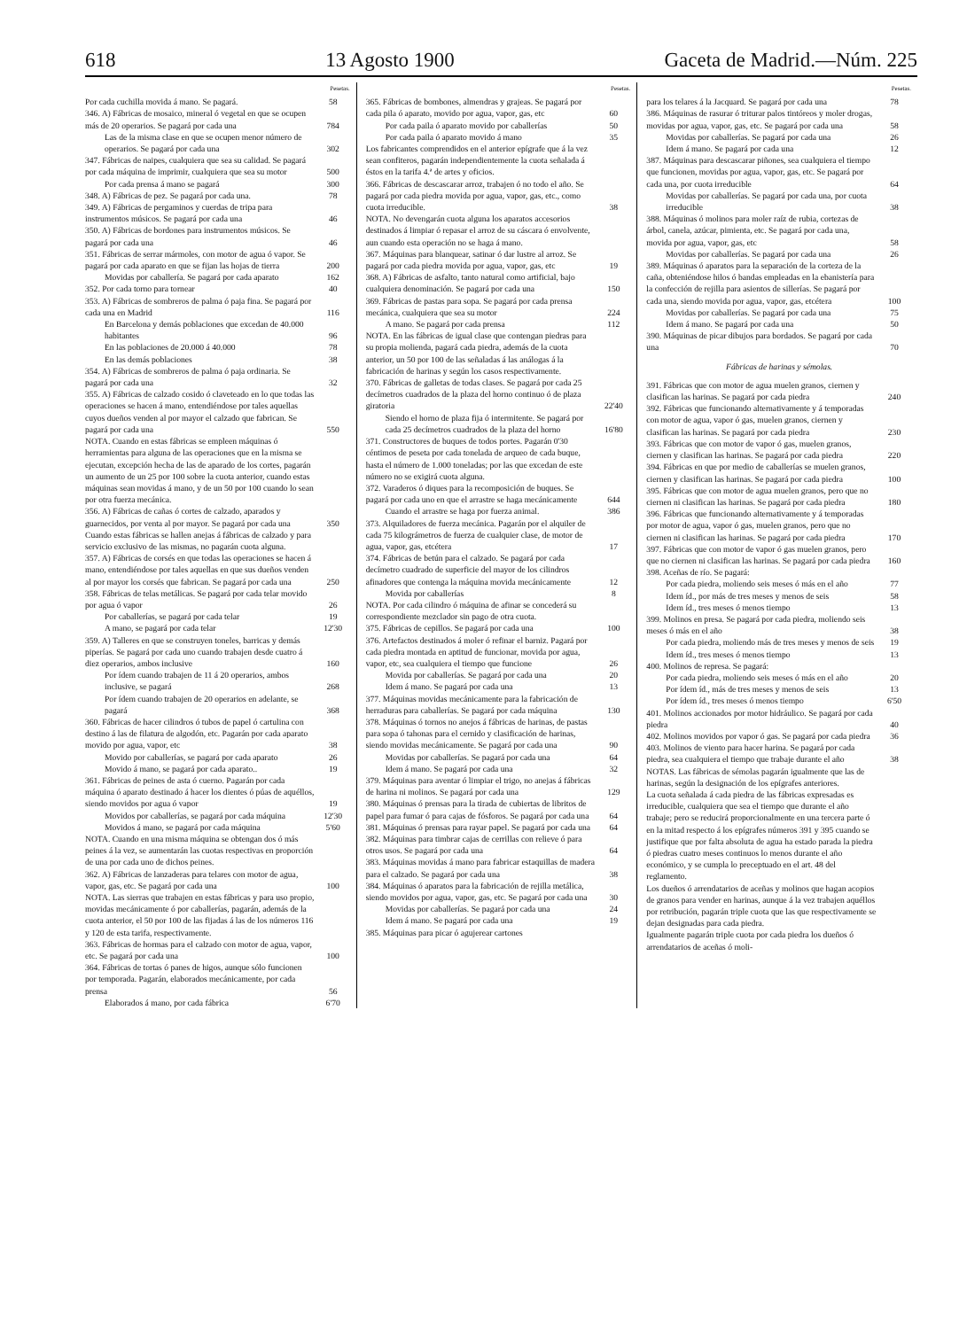618 13 Agosto 1900 Gaceta de Madrid.—Núm. 225
| | Pesetas. |
| Por cada cuchilla movida á mano. Se pagará. | 58 |
| 346. A) Fábricas de mosaico, mineral ó vegetal en que se ocupen más de 20 operarios. Se pagará por cada una | 784 |
| Las de la misma clase en que se ocupen menor número de operarios. Se pagará por cada una | 302 |
| 347. Fábricas de naipes, cualquiera que sea su calidad. Se pagará por cada máquina de imprimir, cualquiera que sea su motor | 500 |
| Por cada prensa á mano se pagará | 300 |
| 348. A) Fábricas de pez. Se pagará por cada una. | 78 |
| 349. A) Fábricas de pergaminos y cuerdas de tripa para instrumentos músicos. Se pagará por cada una | 46 |
| 350. A) Fábricas de bordones para instrumentos músicos. Se pagará por cada una | 46 |
| 351. Fábricas de serrar mármoles, con motor de agua ó vapor. Se pagará por cada aparato en que se fijan las hojas de tierra | 200 |
| Movidas por caballería. Se pagará por cada aparato | 162 |
| 352. Por cada torno para tornear | 40 |
| 353. A) Fábricas de sombreros de palma ó paja fina. Se pagará por cada una en Madrid | 116 |
| En Barcelona y demás poblaciones que excedan de 40.000 habitantes | 96 |
| En las poblaciones de 20.000 á 40.000 | 78 |
| En las demás poblaciones | 38 |
| 354. A) Fábricas de sombreros de palma ó paja ordinaria. Se pagará por cada una | 32 |
| 355. A) Fábricas de calzado cosido ó claveteado en lo que todas las operaciones se hacen á mano, entendiéndose por tales aquellas cuyos dueños venden al por mayor el calzado que fabrican. Se pagará por cada una | 550 |
| NOTA. Cuando en estas fábricas se empleen máquinas ó herramientas para alguna de las operaciones que en la misma se ejecutan, excepción hecha de las de aparado de los cortes, pagarán un aumento de un 25 por 100 sobre la cuota anterior, cuando estas máquinas sean movidas á mano, y de un 50 por 100 cuando lo sean por otra fuerza mecánica. | |
| 356. A) Fábricas de cañas ó cortes de calzado, aparados y guarnecidos, por venta al por mayor. Se pagará por cada una | 350 |
| Cuando estas fábricas se hallen anejas á fábricas de calzado y para servicio exclusivo de las mismas, no pagarán cuota alguna. | |
| 357. A) Fábricas de corsés en que todas las operaciones se hacen á mano, entendiéndose por tales aquellas en que sus dueños venden al por mayor los corsés que fabrican. Se pagará por cada una | 250 |
| 358. Fábricas de telas metálicas. Se pagará por cada telar movido por agua ó vapor | 26 |
| Por caballerías, se pagará por cada telar | 19 |
| A mano, se pagará por cada telar | 12'30 |
| 359. A) Talleres en que se construyen toneles, barricas y demás piperías. Se pagará por cada uno cuando trabajen desde cuatro á diez operarios, ambos inclusive | 160 |
| Por ídem cuando trabajen de 11 á 20 operarios, ambos inclusive, se pagará | 268 |
| Por ídem cuando trabajen de 20 operarios en adelante, se pagará | 368 |
| 360. Fábricas de hacer cilindros ó tubos de papel ó cartulina con destino á las de filatura de algodón, etc. Pagarán por cada aparato movido por agua, vapor, etc | 38 |
| Movido por caballerías, se pagará por cada aparato | 26 |
| Movido á mano, se pagará por cada aparato.. | 19 |
| 361. Fábricas de peines de asta ó cuerno. Pagarán por cada máquina ó aparato destinado á hacer los dientes ó púas de aquéllos, siendo movidos por agua ó vapor | 19 |
| Movidos por caballerías, se pagará por cada máquina | 12'30 |
| Movidos á mano, se pagará por cada máquina | 5'60 |
| NOTA. Cuando en una misma máquina se obtengan dos ó más peines á la vez, se aumentarán las cuotas respectivas en proporción de una por cada uno de dichos peines. | |
| 362. A) Fábricas de lanzaderas para telares con motor de agua, vapor, gas, etc. Se pagará por cada una | 100 |
| NOTA. Las sierras que trabajen en estas fábricas y para uso propio, movidas mecánicamente ó por caballerías, pagarán, además de la cuota anterior, el 50 por 100 de las fijadas á las de los números 116 y 120 de esta tarifa, respectivamente. | |
| 363. Fábricas de hormas para el calzado con motor de agua, vapor, etc. Se pagará por cada una | 100 |
| 364. Fábricas de tortas ó panes de higos, aunque sólo funcionen por temporada. Pagarán, elaborados mecánicamente, por cada prensa | 56 |
| Elaborados á mano, por cada fábrica | 6'70 |
| | Pesetas. |
| 365. Fábricas de bombones, almendras y grajeas. Se pagará por cada pila ó aparato, movido por agua, vapor, gas, etc | 60 |
| Por cada paila ó aparato movido por caballerías | 50 |
| Por cada paila ó aparato movido á mano | 35 |
| Los fabricantes comprendidos en el anterior epígrafe que á la vez sean confiteros, pagarán independientemente la cuota señalada á éstos en la tarifa 4.ª de artes y oficios. | |
| 366. Fábricas de descascarar arroz, trabajen ó no todo el año. Se pagará por cada piedra movida por agua, vapor, gas, etc., como cuota irreducible. | 38 |
| NOTA. No devengarán cuota alguna los aparatos accesorios destinados á limpiar ó repasar el arroz de su cáscara ó envolvente, aun cuando esta operación no se haga á mano. | |
| 367. Máquinas para blanquear, satinar ó dar lustre al arroz. Se pagará por cada piedra movida por agua, vapor, gas, etc | 19 |
| 368. A) Fábricas de asfalto, tanto natural como artificial, bajo cualquiera denominación. Se pagará por cada una | 150 |
| 369. Fábricas de pastas para sopa. Se pagará por cada prensa mecánica, cualquiera que sea su motor | 224 |
| A mano. Se pagará por cada prensa | 112 |
| NOTA. En las fábricas de igual clase que contengan piedras para su propia molienda, pagará cada piedra, además de la cuota anterior, un 50 por 100 de las señaladas á las análogas á la fabricación de harinas y según los casos respectivamente. | |
| 370. Fábricas de galletas de todas clases. Se pagará por cada 25 decímetros cuadrados de la plaza del horno continuo ó de plaza giratoria | 22'40 |
| Siendo el horno de plaza fija ó intermitente. Se pagará por cada 25 decímetros cuadrados de la plaza del horno | 16'80 |
| 371. Constructores de buques de todos portes. Pagarán 0'30 céntimos de peseta por cada tonelada de arqueo de cada buque, hasta el número de 1.000 toneladas; por las que excedan de este número no se exigirá cuota alguna. | |
| 372. Varaderos ó diques para la recomposición de buques. Se pagará por cada uno en que el arrastre se haga mecánicamente | 644 |
| Cuando el arrastre se haga por fuerza animal. | 386 |
| 373. Alquiladores de fuerza mecánica. Pagarán por el alquiler de cada 75 kilográmetros de fuerza de cualquier clase, de motor de agua, vapor, gas, etcétera | 17 |
| 374. Fábricas de betún para el calzado. Se pagará por cada decímetro cuadrado de superficie del mayor de los cilindros afinadores que contenga la máquina movida mecánicamente | 12 |
| Movida por caballerías | 8 |
| NOTA. Por cada cilindro ó máquina de afinar se concederá su correspondiente mezclador sin pago de otra cuota. | |
| 375. Fábricas de cepillos. Se pagará por cada una | 100 |
| 376. Artefactos destinados á moler ó refinar el barniz. Pagará por cada piedra montada en aptitud de funcionar, movida por agua, vapor, etc, sea cualquiera el tiempo que funcione | 26 |
| Movida por caballerías. Se pagará por cada una | 20 |
| Idem á mano. Se pagará por cada una | 13 |
| 377. Máquinas movidas mecánicamente para la fabricación de herraduras para caballerías. Se pagará por cada máquina | 130 |
| 378. Máquinas ó tornos no anejos á fábricas de harinas, de pastas para sopa ó tahonas para el cernido y clasificación de harinas, siendo movidas mecánicamente. Se pagará por cada una | 90 |
| Movidas por caballerías. Se pagará por cada una | 64 |
| Idem á mano. Se pagará por cada una | 32 |
| 379. Máquinas para aventar ó limpiar el trigo, no anejas á fábricas de harina ni molinos. Se pagará por cada una | 129 |
| 380. Máquinas ó prensas para la tirada de cubiertas de libritos de papel para fumar ó para cajas de fósforos. Se pagará por cada una | 64 |
| 381. Máquinas ó prensas para rayar papel. Se pagará por cada una | 64 |
| 382. Máquinas para timbrar cajas de cerrillas con relieve ó para otros usos. Se pagará por cada una | 64 |
| 383. Máquinas movidas á mano para fabricar estaquillas de madera para el calzado. Se pagará por cada una | 38 |
| 384. Máquinas ó aparatos para la fabricación de rejilla metálica, siendo movidos por agua, vapor, gas, etc. Se pagará por cada una | 30 |
| Movidas por caballerías. Se pagará por cada una | 24 |
| Idem á mano. Se pagará por cada una | 19 |
| 385. Máquinas para picar ó agujerear cartones | |
| | Pesetas. |
| para los telares á la Jacquard. Se pagará por cada una | 78 |
| 386. Máquinas de rasurar ó triturar palos tintóreos y moler drogas, movidas por agua, vapor, gas, etc. Se pagará por cada una | 58 |
| Movidas por caballerías. Se pagará por cada una | 26 |
| Idem á mano. Se pagará por cada una | 12 |
| 387. Máquinas para descascarar piñones, sea cualquiera el tiempo que funcionen, movidas por agua, vapor, gas, etc. Se pagará por cada una, por cuota irreducible | 64 |
| Movidas por caballerías. Se pagará por cada una, por cuota irreducible | 38 |
| 388. Máquinas ó molinos para moler raíz de rubia, cortezas de árbol, canela, azúcar, pimienta, etc. Se pagará por cada una, movida por agua, vapor, gas, etc | 58 |
| Movidas por caballerías. Se pagará por cada una | 26 |
| 389. Máquinas ó aparatos para la separación de la corteza de la caña, obteniéndose hilos ó bandas empleadas en la ebanistería para la confección de rejilla para asientos de sillerías. Se pagará por cada una, siendo movida por agua, vapor, gas, etcétera | 100 |
| Movidas por caballerías. Se pagará por cada una | 75 |
| Idem á mano. Se pagará por cada una | 50 |
| 390. Máquinas de picar dibujos para bordados. Se pagará por cada una | 70 |
| Fábricas de harinas y sémolas. | |
| 391. Fábricas que con motor de agua muelen granos, ciernen y clasifican las harinas. Se pagará por cada piedra | 240 |
| 392. Fábricas que funcionando alternativamente y á temporadas con motor de agua, vapor ó gas, muelen granos, ciernen y clasifican las harinas. Se pagará por cada piedra | 230 |
| 393. Fábricas que con motor de vapor ó gas, muelen granos, ciernen y clasifican las harinas. Se pagará por cada piedra | 220 |
| 394. Fábricas en que por medio de caballerías se muelen granos, ciernen y clasifican las harinas. Se pagará por cada piedra | 100 |
| 395. Fábricas que con motor de agua muelen granos, pero que no ciernen ni clasifican las harinas. Se pagará por cada piedra | 180 |
| 396. Fábricas que funcionando alternativamente y á temporadas por motor de agua, vapor ó gas, muelen granos, pero que no ciernen ni clasifican las harinas. Se pagará por cada piedra | 170 |
| 397. Fábricas que con motor de vapor ó gas muelen granos, pero que no ciernen ni clasifican las harinas. Se pagará por cada piedra | 160 |
| 398. Aceñas de río. Se pagará: | |
| Por cada piedra, moliendo seis meses ó más en el año | 77 |
| Idem íd., por más de tres meses y menos de seis | 58 |
| Idem íd., tres meses ó menos tiempo | 13 |
| 399. Molinos en presa. Se pagará por cada piedra, moliendo seis meses ó más en el año | 38 |
| Por cada piedra, moliendo más de tres meses y menos de seis | 19 |
| Idem íd., tres meses ó menos tiempo | 13 |
| 400. Molinos de represa. Se pagará: | |
| Por cada piedra, moliendo seis meses ó más en el año | 20 |
| Por ídem íd., más de tres meses y menos de seis | 13 |
| Por ídem íd., tres meses ó menos tiempo | 6'50 |
| 401. Molinos accionados por motor hidráulico. Se pagará por cada piedra | 40 |
| 402. Molinos movidos por vapor ó gas. Se pagará por cada piedra | 36 |
| 403. Molinos de viento para hacer harina. Se pagará por cada piedra, sea cualquiera el tiempo que trabaje durante el año | 38 |
| NOTAS. Las fábricas de sémolas pagarán igualmente que las de harinas, según la designación de los epígrafes anteriores. | |
| La cuota señalada á cada piedra de las fábricas expresadas es irreducible, cualquiera que sea el tiempo que durante el año trabaje; pero se reducirá proporcionalmente en una tercera parte ó en la mitad respecto á los epígrafes números 391 y 395 cuando se justifique que por falta absoluta de agua ha estado parada la piedra ó piedras cuatro meses continuos lo menos durante el año económico, y se cumpla lo preceptuado en el art. 48 del reglamento. | |
| Los dueños ó arrendatarios de aceñas y molinos que hagan acopios de granos para vender en harinas, aunque á la vez trabajen aquéllos por retribución, pagarán triple cuota que las que respectivamente se dejan designadas para cada piedra. | |
| Igualmente pagarán triple cuota por cada piedra los dueños ó arrendatarios de aceñas ó moli- | |